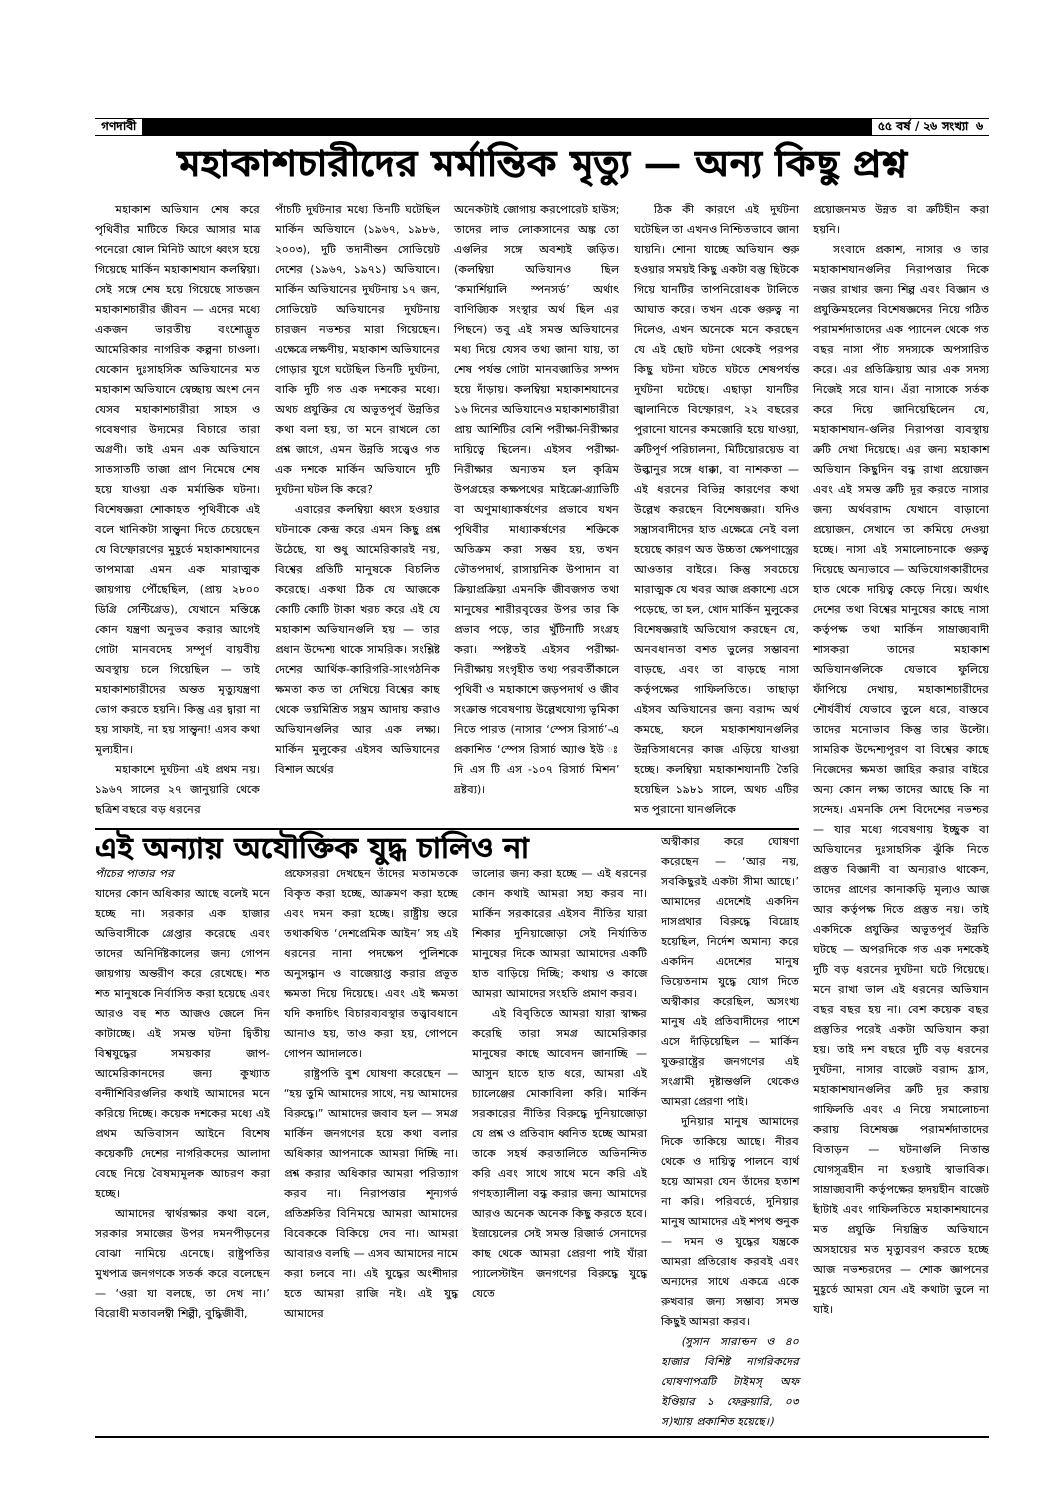গণদাবী ৫৫ বর্ষ / ২৬ সংখ্যা ৬
মহাকাশচারীদের মর্মান্তিক মৃত্যু — অন্য কিছু প্রশ্ন
মহাকাশ অভিযান শেষ করে পৃথিবীর মাটিতে ফিরে আসার মাত্র পনেরো ষোল মিনিট আগে ধ্বংস হয়ে গিয়েছে মার্কিন মহাকাশযান কলম্বিয়া। সেই সঙ্গে শেষ হয়ে গিয়েছে সাতজন মহাকাশচারীর জীবন — এদের মধ্যে একজন ভারতীয় বংশোদ্ভূত আমেরিকার নাগরিক কল্পনা চাওলা। যেকোন দুঃসাহসিক অভিযানের মত মহাকাশ অভিযানে স্বেচ্ছায় অংশ নেন যেসব মহাকাশচারীরা সাহস ও গবেষণার উদ্যমের বিচারে তারা অগ্রণী। তাই এমন এক অভিযানে সাতসাতটি তাজা প্রাণ নিমেষে শেষ হয়ে যাওয়া এক মর্মান্তিক ঘটনা। বিশেষজ্ঞরা শোকাহত পৃথিবীকে এই বলে খানিকটা সান্ত্বনা দিতে চেয়েছেন যে বিস্ফোরণের মুহূর্তে মহাকাশযানের তাপমাত্রা এমন এক মারাত্মক জায়গায় পৌঁছেছিল, (প্রায় ২৮০০ ডিগ্রি সেন্টিগ্রেড), যেখানে মস্তিষ্কে কোন যন্ত্রণা অনুভব করার আগেই গোটা মানবদেহ সম্পূর্ণ বায়বীয় অবস্থায় চলে গিয়েছিল — তাই মহাকাশচারীদের অন্তত মৃত্যুযন্ত্রণা ভোগ করতে হয়নি। কিন্তু এর দ্বারা না হয় সাফাই, না হয় সান্ত্বনা! এসব কথা মূল্যহীন।
মহাকাশে দুর্ঘটনা এই প্রথম নয়। ১৯৬৭ সালের ২৭ জানুয়ারি থেকে ছত্রিশ বছরে বড় ধরনের
পাঁচটি দুর্ঘটনার মধ্যে তিনটি ঘটেছিল মার্কিন অভিযানে (১৯৬৭, ১৯৮৬, ২০০৩), দুটি তদানীন্তন সোভিয়েট দেশের (১৯৬৭, ১৯৭১) অভিযানে। মার্কিন অভিযানের দুর্ঘটনায় ১৭ জন, সোভিয়েট অভিযানের দুর্ঘটনায় চারজন নভশ্চর মারা গিয়েছেন। এক্ষেত্রে লক্ষণীয়, মহাকাশ অভিযানের গোড়ার যুগে ঘটেছিল তিনটি দুর্ঘটনা, বাকি দুটি গত এক দশকের মধ্যে। অথচ প্রযুক্তির যে অভূতপূর্ব উন্নতির কথা বলা হয়, তা মনে রাখলে তো প্রশ্ন জাগে, এমন উন্নতি সত্ত্বেও গত এক দশকে মার্কিন অভিযানে দুটি দুর্ঘটনা ঘটল কি করে?
এবারের কলম্বিয়া ধ্বংস হওয়ার ঘটনাকে কেন্দ্র করে এমন কিছু প্রশ্ন উঠেছে, যা শুধু আমেরিকারই নয়, বিশ্বের প্রতিটি মানুষকে বিচলিত করেছে। একথা ঠিক যে আজকে কোটি কোটি টাকা খরচ করে এই যে মহাকাশ অভিযানগুলি হয় — তার প্রধান উদ্দেশ্য থাকে সামরিক। সংশ্লিষ্ট দেশের আর্থিক-কারিগরি-সাংগঠনিক ক্ষমতা কত তা দেখিয়ে বিশ্বের কাছ থেকে ভয়মিশ্রিত সম্ভ্রম আদায় করাও অভিযানগুলির আর এক লক্ষ্য। মার্কিন মুলুকের এইসব অভিযানের বিশাল অর্থের
অনেকটাই জোগায় করপোরেট হাউস; তাদের লাভ লোকসানের অঙ্ক তো এগুলির সঙ্গে অবশ্যই জড়িত। (কলম্বিয়া অভিযানও ছিল ‘কমার্শিয়ালি স্পনসর্ড’ অর্থাৎ বাণিজ্যিক সংস্থার অর্থ ছিল এর পিছনে) তবু এই সমস্ত অভিযানের মধ্য দিয়ে যেসব তথ্য জানা যায়, তা শেষ পর্যন্ত গোটা মানবজাতির সম্পদ হয়ে দাঁড়ায়। কলম্বিয়া মহাকাশযানের ১৬ দিনের অভিযানেও মহাকাশচারীরা প্রায় আশিটির বেশি পরীক্ষা-নিরীক্ষার দায়িত্বে ছিলেন। এইসব পরীক্ষা-নিরীক্ষার অন্যতম হল কৃত্রিম উপগ্রহের কক্ষপথের মাইক্রো-গ্র্যাভিটি বা অণুমাধ্যাকর্ষণের প্রভাবে যখন পৃথিবীর মাধ্যাকর্ষণের শক্তিকে অতিক্রম করা সম্ভব হয়, তখন ভৌতপদার্থ, রাসায়নিক উপাদান বা ক্রিয়াপ্রক্রিয়া এমনকি জীবজগত তথা মানুষের শারীরবৃত্তের উপর তার কি প্রভাব পড়ে, তার খুঁটিনাটি সংগ্রহ করা। স্পষ্টতই এইসব পরীক্ষা-নিরীক্ষায় সংগৃহীত তথ্য পরবর্তীকালে পৃথিবী ও মহাকাশে জড়পদার্থ ও জীব সংক্রান্ত গবেষণায় উল্লেখযোগ্য ভূমিকা নিতে পারত (নাসার ‘স্পেস রিসার্চ’-এ প্রকাশিত ‘স্পেস রিসার্চ অ্যাণ্ড ইউ ঃ দি এস টি এস -১০৭ রিসার্চ মিশন’ দ্রষ্টব্য)।
ঠিক কী কারণে এই দুর্ঘটনা ঘটেছিল তা এখনও নিশ্চিতভাবে জানা যায়নি। শোনা যাচ্ছে অভিযান শুরু হওয়ার সময়ই কিছু একটা বস্তু ছিটকে গিয়ে যানটির তাপনিরোধক টালিতে আঘাত করে। তখন একে গুরুত্ব না দিলেও, এখন অনেকে মনে করছেন যে এই ছোট ঘটনা থেকেই পরপর কিছু ঘটনা ঘটতে ঘটতে শেষপর্যন্ত দুর্ঘটনা ঘটেছে। এছাড়া যানটির জ্বালানিতে বিস্ফোরণ, ২২ বছরের পুরানো যানের কমজোরি হয়ে যাওয়া, ত্রুটিপূর্ণ পরিচালনা, মিটিয়োরয়েড বা উল্কানুর সঙ্গে ধাক্কা, বা নাশকতা — এই ধরনের বিভিন্ন কারণের কথা উল্লেখ করছেন বিশেষজ্ঞরা। যদিও সন্ত্রাসবাদীদের হাত এক্ষেত্রে নেই বলা হয়েছে কারণ অত উচ্চতা ক্ষেপণাস্ত্রের আওতার বাইরে। কিন্তু সবচেয়ে মারাত্মক যে খবর আজ প্রকাশ্যে এসে পড়েছে, তা হল, খোদ মার্কিন মুলুকের বিশেষজ্ঞরাই অভিযোগ করছেন যে, অনবধানতা বশত ভুলের সম্ভাবনা বাড়ছে, এবং তা বাড়ছে নাসা কর্তৃপক্ষের গাফিলতিতে। তাছাড়া এইসব অভিযানের জন্য বরাদ্দ অর্থ কমছে, ফলে মহাকাশযানগুলির উন্নতিসাধনের কাজ এড়িয়ে যাওয়া হচ্ছে। কলম্বিয়া মহাকাশযানটি তৈরি হয়েছিল ১৯৮১ সালে, অথচ এটির মত পুরানো যানগুলিকে
এই অন্যায় অযৌক্তিক যুদ্ধ চালিও না
পাঁচের পাতার পর
যাদের কোন অধিকার আছে বলেই মনে হচ্ছে না। সরকার এক হাজার অভিবাসীকে গ্রেপ্তার করেছে এবং তাদের অনির্দিষ্টকালের জন্য গোপন জায়গায় অন্তরীণ করে রেখেছে। শত শত মানুষকে নির্বাসিত করা হয়েছে এবং আরও বহু শত আজও জেলে দিন কাটাচ্ছে। এই সমস্ত ঘটনা দ্বিতীয় বিশ্বযুদ্ধের সময়কার জাপ-আমেরিকানদের জন্য কুখ্যাত বন্দীশিবিরগুলির কথাই আমাদের মনে করিয়ে দিচ্ছে। কয়েক দশকের মধ্যে এই প্রথম অভিবাসন আইনে বিশেষ কয়েকটি দেশের নাগরিকদের আলাদা বেছে নিয়ে বৈষম্যমূলক আচরণ করা হচ্ছে।
আমাদের স্বার্থরক্ষার কথা বলে, সরকার সমাজের উপর দমনপীড়নের বোঝা নামিয়ে এনেছে। রাষ্ট্রপতির মুখপাত্র জনগণকে সতর্ক করে বলেছেন — ‘ওরা যা বলছে, তা দেখ না।’ বিরোধী মতাবলম্বী শিল্পী, বুদ্ধিজীবী,
প্রফেসররা দেখছেন তাঁদের মতামতকে বিকৃত করা হচ্ছে, আক্রমণ করা হচ্ছে এবং দমন করা হচ্ছে। রাষ্ট্রীয় স্তরে তথাকথিত ‘দেশপ্রেমিক আইন’ সহ এই ধরনের নানা পদক্ষেপ পুলিশকে অনুসন্ধান ও বাজেয়াপ্ত করার প্রভূত ক্ষমতা দিয়ে দিয়েছে। এবং এই ক্ষমতা যদি কদাচিৎ বিচারব্যবস্থার তত্ত্বাবধানে আনাও হয়, তাও করা হয়, গোপনে গোপন আদালতে।
রাষ্ট্রপতি বুশ ঘোষণা করেছেন — “হয় তুমি আমাদের সাথে, নয় আমাদের বিরুদ্ধে।” আমাদের জবাব হল — সমগ্র মার্কিন জনগণের হয়ে কথা বলার অধিকার আপনাকে আমরা দিচ্ছি না। প্রশ্ন করার অধিকার আমরা পরিত্যাগ করব না। নিরাপত্তার শূন্যগর্ভ প্রতিশ্রুতির বিনিময়ে আমরা আমাদের বিবেককে বিকিয়ে দেব না। আমরা আবারও বলছি — এসব আমাদের নামে করা চলবে না। এই যুদ্ধের অংশীদার হতে আমরা রাজি নই। এই যুদ্ধ আমাদের
ভালোর জন্য করা হচ্ছে — এই ধরনের কোন কথাই আমরা সহ্য করব না। মার্কিন সরকারের এইসব নীতির যারা শিকার দুনিয়াজোড়া সেই নির্যাতিত মানুষের দিকে আমরা আমাদের একটি হাত বাড়িয়ে দিচ্ছি; কথায় ও কাজে আমরা আমাদের সংহতি প্রমাণ করব।
এই বিবৃতিতে আমরা যারা স্বাক্ষর করেছি তারা সমগ্র আমেরিকার মানুষের কাছে আবেদন জানাচ্ছি — আসুন হাতে হাত ধরে, আমরা এই চ্যালেঞ্জের মোকাবিলা করি। মার্কিন সরকারের নীতির বিরুদ্ধে দুনিয়াজোড়া যে প্রশ্ন ও প্রতিবাদ ধ্বনিত হচ্ছে আমরা তাকে সহর্ষ করতালিতে অভিনন্দিত করি এবং সাথে সাথে মনে করি এই গণহত্যালীলা বন্ধ করার জন্য আমাদের আরও অনেক অনেক কিছু করতে হবে। ইস্রায়েলের সেই সমস্ত রিজার্ভ সেনাদের কাছ থেকে আমরা প্রেরণা পাই যাঁরা প্যালেস্টাইন জনগণের বিরুদ্ধে যুদ্ধে যেতে
অস্বীকার করে ঘোষণা করেছেন — ‘আর নয়, সবকিছুরই একটা সীমা আছে।’ আমাদের এদেশেই একদিন দাসপ্রথার বিরুদ্ধে বিদ্রোহ হয়েছিল, নির্দেশ অমান্য করে একদিন এদেশের মানুষ ভিয়েতনাম যুদ্ধে যোগ দিতে অস্বীকার করেছিল, অসংখ্য মানুষ এই প্রতিবাদীদের পাশে এসে দাঁড়িয়েছিল — মার্কিন যুক্তরাষ্ট্রের জনগণের এই সংগ্রামী দৃষ্টান্তগুলি থেকেও আমরা প্রেরণা পাই।
দুনিয়ার মানুষ আমাদের দিকে তাকিয়ে আছে। নীরব থেকে ও দায়িত্ব পালনে ব্যর্থ হয়ে আমরা যেন তাঁদের হতাশ না করি। পরিবর্তে, দুনিয়ার মানুষ আমাদের এই শপথ শুনুক — দমন ও যুদ্ধের যন্ত্রকে আমরা প্রতিরোধ করবই এবং অন্যদের সাথে একত্রে একে রুখবার জন্য সম্ভাব্য সমস্ত কিছুই আমরা করব।
(সুসান সারান্ডন ও ৪০ হাজার বিশিষ্ট নাগরিকদের ঘোষণাপত্রটি টাইমস্ অফ ইণ্ডিয়ার ১ ফেব্রুয়ারি, ০৩ স)খ্যায় প্রকাশিত হয়েছে।)
প্রয়োজনমত উন্নত বা ত্রুটিহীন করা হয়নি।
সংবাদে প্রকাশ, নাসার ও তার মহাকাশযানগুলির নিরাপত্তার দিকে নজর রাখার জন্য শিল্প এবং বিজ্ঞান ও প্রযুক্তিমহলের বিশেষজ্ঞদের নিয়ে গঠিত পরামর্শদাতাদের এক প্যানেল থেকে গত বছর নাসা পাঁচ সদস্যকে অপসারিত করে। এর প্রতিক্রিয়ায় আর এক সদস্য নিজেই সরে যান। এঁরা নাসাকে সর্তক করে দিয়ে জানিয়েছিলেন যে, মহাকাশযান-গুলির নিরাপত্তা ব্যবস্থায় ত্রুটি দেখা দিয়েছে। এর জন্য মহাকাশ অভিযান কিছুদিন বন্ধ রাখা প্রয়োজন এবং এই সমস্ত ত্রুটি দূর করতে নাসার জন্য অর্থবরাদ্দ যেখানে বাড়ানো প্রয়োজন, সেখানে তা কমিয়ে দেওয়া হচ্ছে। নাসা এই সমালোচনাকে গুরুত্ব দিয়েছে অন্যভাবে — অভিযোগকারীদের হাত থেকে দায়িত্ব কেড়ে নিয়ে। অর্থাৎ দেশের তথা বিশ্বের মানুষের কাছে নাসা কর্তৃপক্ষ তথা মার্কিন সাম্রাজ্যবাদী শাসকরা তাদের মহাকাশ অভিযানগুলিকে যেভাবে ফুলিয়ে ফাঁপিয়ে দেখায়, মহাকাশচারীদের শৌর্যবীর্য যেভাবে তুলে ধরে, বাস্তবে তাদের মনোভাব কিন্তু তার উল্টো। সামরিক উদ্দেশ্যপূরণ বা বিশ্বের কাছে নিজেদের ক্ষমতা জাহির করার বাইরে অন্য কোন লক্ষ্য তাদের আছে কি না সন্দেহ। এমনকি দেশ বিদেশের নভশ্চর — যার মধ্যে গবেষণায় ইচ্ছুক বা অভিযানের দুঃসাহসিক ঝুঁকি নিতে প্রস্তুত বিজ্ঞানী বা অন্যরাও থাকেন, তাদের প্রাণের কানাকড়ি মূল্যও আজ আর কর্তৃপক্ষ দিতে প্রস্তুত নয়। তাই একদিকে প্রযুক্তির অভূতপূর্ব উন্নতি ঘটছে — অপরদিকে গত এক দশকেই দুটি বড় ধরনের দুর্ঘটনা ঘটে গিয়েছে। মনে রাখা ভাল এই ধরনের অভিযান বছর বছর হয় না। বেশ কয়েক বছর প্রস্তুতির পরেই একটা অভিযান করা হয়। তাই দশ বছরে দুটি বড় ধরনের দুর্ঘটনা, নাসার বাজেট বরাদ্দ হ্রাস, মহাকাশযানগুলির ত্রুটি দূর করায় গাফিলতি এবং এ নিয়ে সমালোচনা করায় বিশেষজ্ঞ পরামর্শদাতাদের বিতাড়ন — ঘটনাগুলি নিতান্ত যোগসূত্রহীন না হওয়াই স্বাভাবিক। সাম্রাজ্যবাদী কর্তৃপক্ষের হৃদয়হীন বাজেট ছাঁটাই এবং গাফিলতিতে মহাকাশযানের মত প্রযুক্তি নিয়ন্ত্রিত অভিযানে অসহায়ের মত মৃত্যুবরণ করতে হচ্ছে আজ নভশ্চরদের — শোক জ্ঞাপনের মুহূর্তে আমরা যেন এই কথাটা ভুলে না যাই।